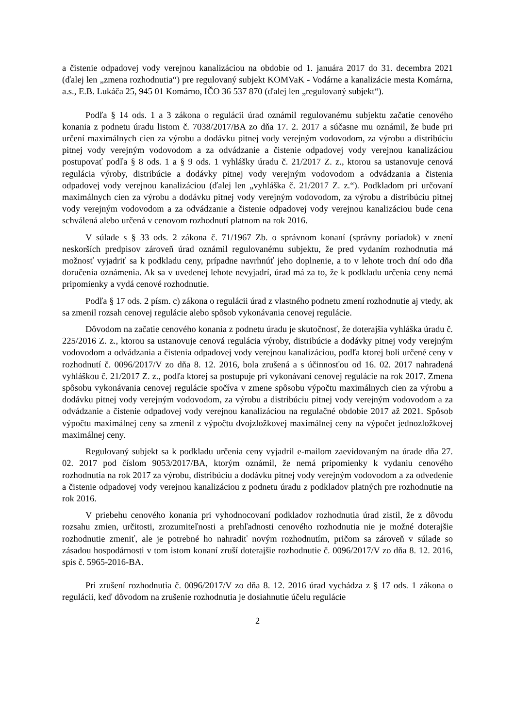a čistenie odpadovej vody verejnou kanalizáciou na obdobie od 1. januára 2017 do 31. decembra 2021 (ďalej len „zmena rozhodnutia“) pre regulovaný subjekt KOMVaK - Vodárne a kanalizácie mesta Komárna, a.s., E.B. Lukáča 25, 945 01 Komárno, IČO 36 537 870 (ďalej len „regulovaný subjekt“).
Podľa § 14 ods. 1 a 3 zákona o regulácii úrad oznámil regulovanému subjektu začatie cenového konania z podnetu úradu listom č. 7038/2017/BA zo dňa 17. 2. 2017 a súčasne mu oznámil, že bude pri určení maximálnych cien za výrobu a dodávku pitnej vody verejným vodovodom, za výrobu a distribúciu pitnej vody verejným vodovodom a za odvádzanie a čistenie odpadovej vody verejnou kanalizáciou postupovať podľa § 8 ods. 1 a § 9 ods. 1 vyhlášky úradu č. 21/2017 Z. z., ktorou sa ustanovuje cenová regulácia výroby, distribúcie a dodávky pitnej vody verejným vodovodom a odvádzania a čistenia odpadovej vody verejnou kanalizáciou (ďalej len „vyhláška č. 21/2017 Z. z.“). Podkladom pri určovaní maximálnych cien za výrobu a dodávku pitnej vody verejným vodovodom, za výrobu a distribúciu pitnej vody verejným vodovodom a za odvádzanie a čistenie odpadovej vody verejnou kanalizáciou bude cena schválená alebo určená v cenovom rozhodnutí platnom na rok 2016.
V súlade s § 33 ods. 2 zákona č. 71/1967 Zb. o správnom konaní (správny poriadok) v znení neskorších predpisov zároveň úrad oznámil regulovanému subjektu, že pred vydaním rozhodnutia má možnosť vyjadriť sa k podkladu ceny, prípadne navrhnúť jeho doplnenie, a to v lehote troch dní odo dňa doručenia oznámenia. Ak sa v uvedenej lehote nevyjadrí, úrad má za to, že k podkladu určenia ceny nemá pripomienky a vydá cenové rozhodnutie.
Podľa § 17 ods. 2 písm. c) zákona o regulácii úrad z vlastného podnetu zmení rozhodnutie aj vtedy, ak sa zmenil rozsah cenovej regulácie alebo spôsob vykonávania cenovej regulácie.
Dôvodom na začatie cenového konania z podnetu úradu je skutočnosť, že doterajšia vyhláška úradu č. 225/2016 Z. z., ktorou sa ustanovuje cenová regulácia výroby, distribúcie a dodávky pitnej vody verejným vodovodom a odvádzania a čistenia odpadovej vody verejnou kanalizáciou, podľa ktorej boli určené ceny v rozhodnutí č. 0096/2017/V zo dňa 8. 12. 2016, bola zrušená a s účinnosťou od 16. 02. 2017 nahradená vyhláškou č. 21/2017 Z. z., podľa ktorej sa postupuje pri vykonávaní cenovej regulácie na rok 2017. Zmena spôsobu vykonávania cenovej regulácie spočíva v zmene spôsobu výpočtu maximálnych cien za výrobu a dodávku pitnej vody verejným vodovodom, za výrobu a distribúciu pitnej vody verejným vodovodom a za odvádzanie a čistenie odpadovej vody verejnou kanalizáciou na regulačné obdobie 2017 až 2021. Spôsob výpočtu maximálnej ceny sa zmenil z výpočtu dvojzložkovej maximálnej ceny na výpočet jednozložkovej maximálnej ceny.
Regulovaný subjekt sa k podkladu určenia ceny vyjadril e-mailom zaevidovaným na úrade dňa 27. 02. 2017 pod číslom 9053/2017/BA, ktorým oznámil, že nemá pripomienky k vydaniu cenového rozhodnutia na rok 2017 za výrobu, distribúciu a dodávku pitnej vody verejným vodovodom a za odvedenie a čistenie odpadovej vody verejnou kanalizáciou z podnetu úradu z podkladov platných pre rozhodnutie na rok 2016.
V priebehu cenového konania pri vyhodnocovaní podkladov rozhodnutia úrad zistil, že z dôvodu rozsahu zmien, určitosti, zrozumiteľnosti a prehľadnosti cenového rozhodnutia nie je možné doterajšie rozhodnutie zmeniť, ale je potrebné ho nahradiť novým rozhodnutím, pričom sa zároveň v súlade so zásadou hospodárnosti v tom istom konaní zruší doterajšie rozhodnutie č. 0096/2017/V zo dňa 8. 12. 2016, spis č. 5965-2016-BA.
Pri zrušení rozhodnutia č. 0096/2017/V zo dňa 8. 12. 2016 úrad vychádza z § 17 ods. 1 zákona o regulácii, keď dôvodom na zrušenie rozhodnutia je dosiahnutie účelu regulácie
2